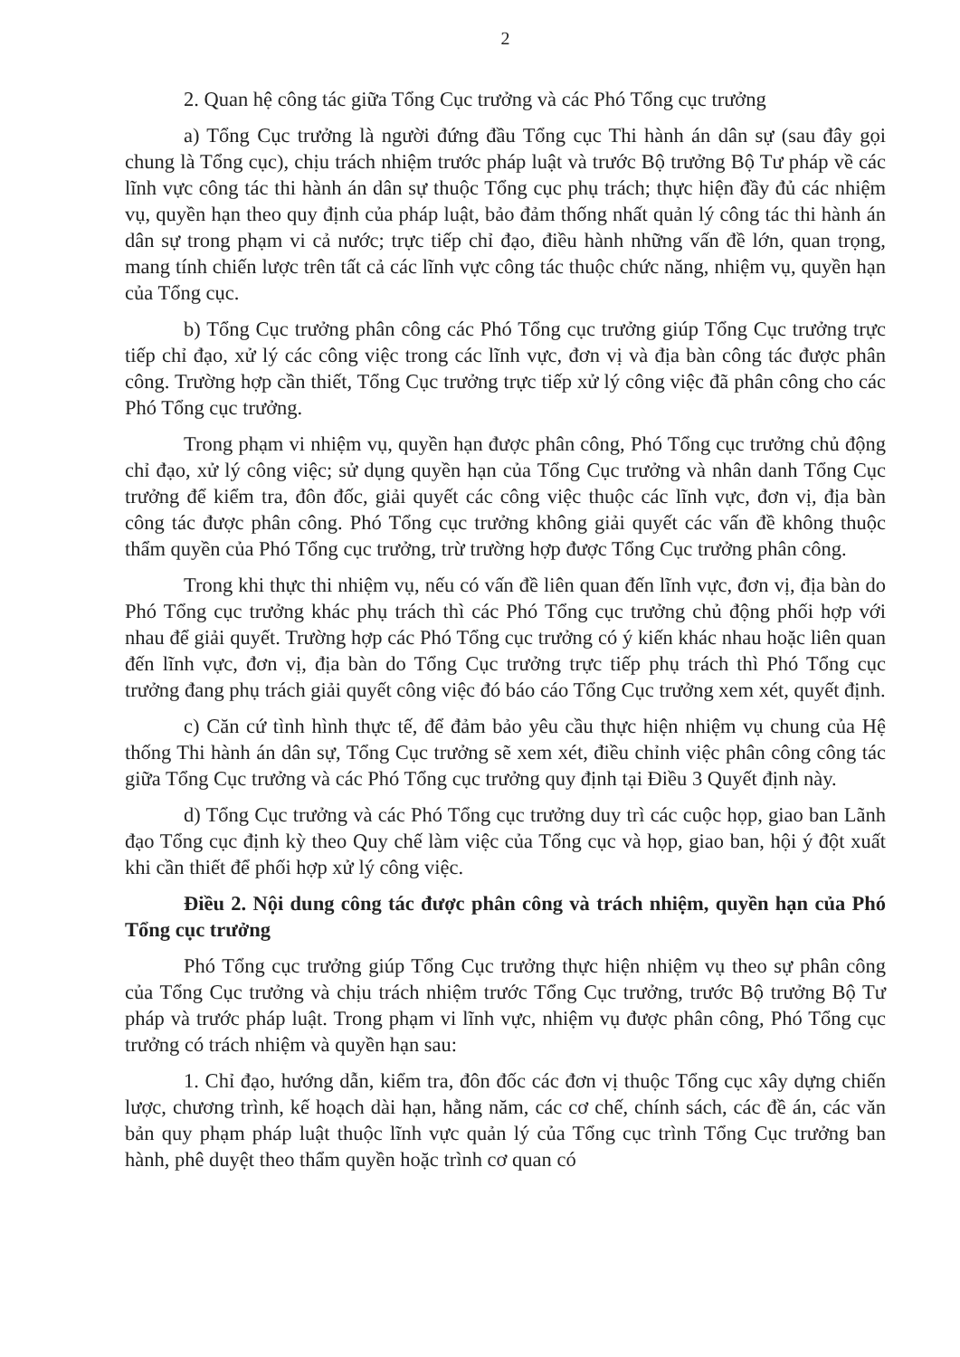2
2. Quan hệ công tác giữa Tổng Cục trưởng và các Phó Tổng cục trưởng
a) Tổng Cục trưởng là người đứng đầu Tổng cục Thi hành án dân sự (sau đây gọi chung là Tổng cục), chịu trách nhiệm trước pháp luật và trước Bộ trưởng Bộ Tư pháp về các lĩnh vực công tác thi hành án dân sự thuộc Tổng cục phụ trách; thực hiện đầy đủ các nhiệm vụ, quyền hạn theo quy định của pháp luật, bảo đảm thống nhất quản lý công tác thi hành án dân sự trong phạm vi cả nước; trực tiếp chỉ đạo, điều hành những vấn đề lớn, quan trọng, mang tính chiến lược trên tất cả các lĩnh vực công tác thuộc chức năng, nhiệm vụ, quyền hạn của Tổng cục.
b) Tổng Cục trưởng phân công các Phó Tổng cục trưởng giúp Tổng Cục trưởng trực tiếp chỉ đạo, xử lý các công việc trong các lĩnh vực, đơn vị và địa bàn công tác được phân công. Trường hợp cần thiết, Tổng Cục trưởng trực tiếp xử lý công việc đã phân công cho các Phó Tổng cục trưởng.
Trong phạm vi nhiệm vụ, quyền hạn được phân công, Phó Tổng cục trưởng chủ động chỉ đạo, xử lý công việc; sử dụng quyền hạn của Tổng Cục trưởng và nhân danh Tổng Cục trưởng để kiểm tra, đôn đốc, giải quyết các công việc thuộc các lĩnh vực, đơn vị, địa bàn công tác được phân công. Phó Tổng cục trưởng không giải quyết các vấn đề không thuộc thẩm quyền của Phó Tổng cục trưởng, trừ trường hợp được Tổng Cục trưởng phân công.
Trong khi thực thi nhiệm vụ, nếu có vấn đề liên quan đến lĩnh vực, đơn vị, địa bàn do Phó Tổng cục trưởng khác phụ trách thì các Phó Tổng cục trưởng chủ động phối hợp với nhau để giải quyết. Trường hợp các Phó Tổng cục trưởng có ý kiến khác nhau hoặc liên quan đến lĩnh vực, đơn vị, địa bàn do Tổng Cục trưởng trực tiếp phụ trách thì Phó Tổng cục trưởng đang phụ trách giải quyết công việc đó báo cáo Tổng Cục trưởng xem xét, quyết định.
c) Căn cứ tình hình thực tế, để đảm bảo yêu cầu thực hiện nhiệm vụ chung của Hệ thống Thi hành án dân sự, Tổng Cục trưởng sẽ xem xét, điều chỉnh việc phân công công tác giữa Tổng Cục trưởng và các Phó Tổng cục trưởng quy định tại Điều 3 Quyết định này.
d) Tổng Cục trưởng và các Phó Tổng cục trưởng duy trì các cuộc họp, giao ban Lãnh đạo Tổng cục định kỳ theo Quy chế làm việc của Tổng cục và họp, giao ban, hội ý đột xuất khi cần thiết để phối hợp xử lý công việc.
Điều 2. Nội dung công tác được phân công và trách nhiệm, quyền hạn của Phó Tổng cục trưởng
Phó Tổng cục trưởng giúp Tổng Cục trưởng thực hiện nhiệm vụ theo sự phân công của Tổng Cục trưởng và chịu trách nhiệm trước Tổng Cục trưởng, trước Bộ trưởng Bộ Tư pháp và trước pháp luật. Trong phạm vi lĩnh vực, nhiệm vụ được phân công, Phó Tổng cục trưởng có trách nhiệm và quyền hạn sau:
1. Chỉ đạo, hướng dẫn, kiểm tra, đôn đốc các đơn vị thuộc Tổng cục xây dựng chiến lược, chương trình, kế hoạch dài hạn, hằng năm, các cơ chế, chính sách, các đề án, các văn bản quy phạm pháp luật thuộc lĩnh vực quản lý của Tổng cục trình Tổng Cục trưởng ban hành, phê duyệt theo thẩm quyền hoặc trình cơ quan có